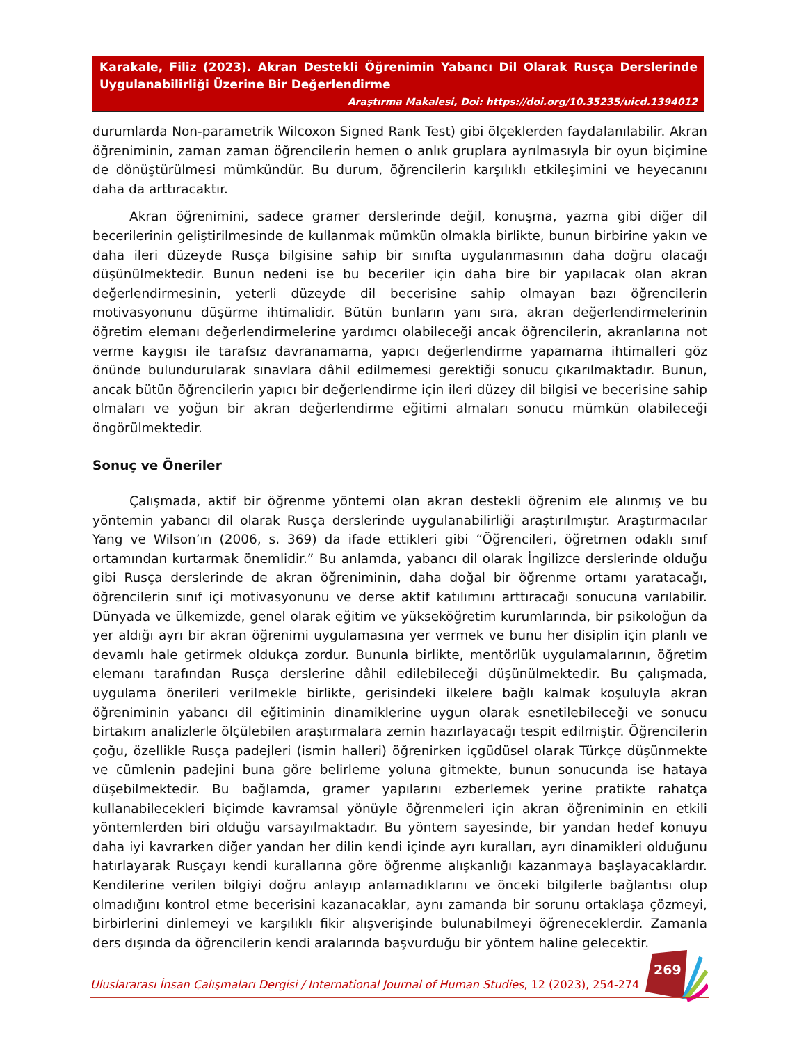Karakale, Filiz (2023). Akran Destekli Öğrenimin Yabancı Dil Olarak Rusça Derslerinde Uygulanabilirliği Üzerine Bir Değerlendirme
Araştırma Makalesi, Doi: https://doi.org/10.35235/uicd.1394012
durumlarda Non-parametrik Wilcoxon Signed Rank Test) gibi ölçeklerden faydalanılabilir. Akran öğreniminin, zaman zaman öğrencilerin hemen o anlık gruplara ayrılmasıyla bir oyun biçimine de dönüştürülmesi mümkündür. Bu durum, öğrencilerin karşılıklı etkileşimini ve heyecanını daha da arttıracaktır.
Akran öğrenimini, sadece gramer derslerinde değil, konuşma, yazma gibi diğer dil becerilerinin geliştirilmesinde de kullanmak mümkün olmakla birlikte, bunun birbirine yakın ve daha ileri düzeyde Rusça bilgisine sahip bir sınıfta uygulanmasının daha doğru olacağı düşünülmektedir. Bunun nedeni ise bu beceriler için daha bire bir yapılacak olan akran değerlendirmesinin, yeterli düzeyde dil becerisine sahip olmayan bazı öğrencilerin motivasyonunu düşürme ihtimalidir. Bütün bunların yanı sıra, akran değerlendirmelerinin öğretim elemanı değerlendirmelerine yardımcı olabileceği ancak öğrencilerin, akranlarına not verme kaygısı ile tarafsız davranamama, yapıcı değerlendirme yapamama ihtimalleri göz önünde bulundurularak sınavlara dâhil edilmemesi gerektiği sonucu çıkarılmaktadır. Bunun, ancak bütün öğrencilerin yapıcı bir değerlendirme için ileri düzey dil bilgisi ve becerisine sahip olmaları ve yoğun bir akran değerlendirme eğitimi almaları sonucu mümkün olabileceği öngörülmektedir.
Sonuç ve Öneriler
Çalışmada, aktif bir öğrenme yöntemi olan akran destekli öğrenim ele alınmış ve bu yöntemin yabancı dil olarak Rusça derslerinde uygulanabilirliği araştırılmıştır. Araştırmacılar Yang ve Wilson’ın (2006, s. 369) da ifade ettikleri gibi “Öğrencileri, öğretmen odaklı sınıf ortamından kurtarmak önemlidir.” Bu anlamda, yabancı dil olarak İngilizce derslerinde olduğu gibi Rusça derslerinde de akran öğreniminin, daha doğal bir öğrenme ortamı yaratacağı, öğrencilerin sınıf içi motivasyonunu ve derse aktif katılımını arttıracağı sonucuna varılabilir. Dünyada ve ülkemizde, genel olarak eğitim ve yükseköğretim kurumlarında, bir psikoloğun da yer aldığı ayrı bir akran öğrenimi uygulamasına yer vermek ve bunu her disiplin için planlı ve devamlı hale getirmek oldukça zordur. Bununla birlikte, mentörlük uygulamalarının, öğretim elemanı tarafından Rusça derslerine dâhil edilebileceği düşünülmektedir. Bu çalışmada, uygulama önerileri verilmekle birlikte, gerisindeki ilkelere bağlı kalmak koşuluyla akran öğreniminin yabancı dil eğitiminin dinamiklerine uygun olarak esnetilebileceği ve sonucu birtakım analizlerle ölçülebilen araştırmalara zemin hazırlayacağı tespit edilmiştir. Öğrencilerin çoğu, özellikle Rusça padejleri (ismin halleri) öğrenirken içgüdüsel olarak Türkçe düşünmekte ve cümlenin padejini buna göre belirleme yoluna gitmekte, bunun sonucunda ise hataya düşebilmektedir. Bu bağlamda, gramer yapılarını ezberlemek yerine pratikte rahatça kullanabilecekleri biçimde kavramsal yönüyle öğrenmeleri için akran öğreniminin en etkili yöntemlerden biri olduğu varsayılmaktadır. Bu yöntem sayesinde, bir yandan hedef konuyu daha iyi kavrarken diğer yandan her dilin kendi içinde ayrı kuralları, ayrı dinamikleri olduğunu hatırlayarak Rusçayı kendi kurallarına göre öğrenme alışkanlığı kazanmaya başlayacaklardır. Kendilerine verilen bilgiyi doğru anlayıp anlamadıklarını ve önceki bilgilerle bağlantısı olup olmadığını kontrol etme becerisini kazanacaklar, aynı zamanda bir sorunu ortaklaşa çözmeyi, birbirlerini dinlemeyi ve karşılıklı fikir alışverişinde bulunabilmeyi öğreneceklerdir. Zamanla ders dışında da öğrencilerin kendi aralarında başvurduğu bir yöntem haline gelecektir.
269
Uluslararası İnsan Çalışmaları Dergisi / International Journal of Human Studies, 12 (2023), 254-274